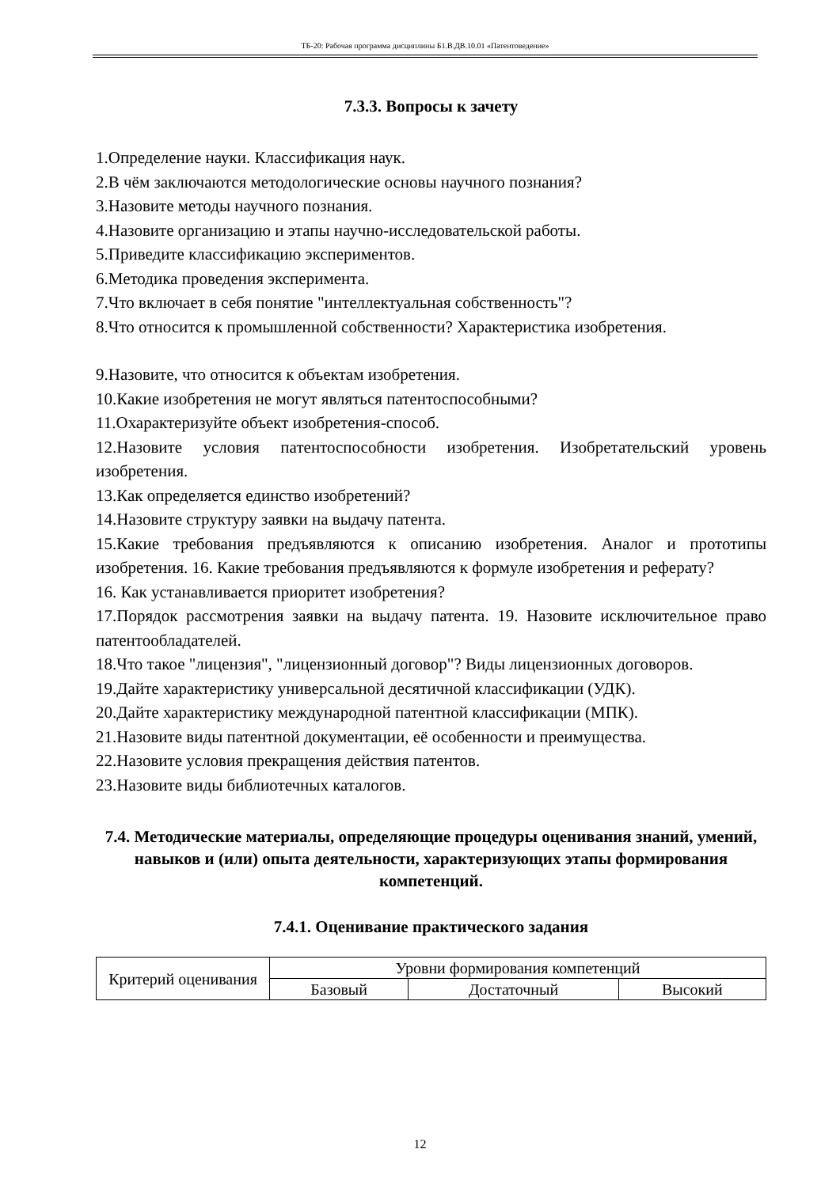ТБ-20: Рабочая программа дисциплины Б1.В.ДВ.10.01 «Патентоведение»
7.3.3. Вопросы к зачету
1.Определение науки. Классификация наук.
2.В чём заключаются методологические основы научного познания?
3.Назовите методы научного познания.
4.Назовите организацию и этапы научно-исследовательской работы.
5.Приведите классификацию экспериментов.
6.Методика проведения эксперимента.
7.Что включает в себя понятие "интеллектуальная собственность"?
8.Что относится к промышленной собственности? Характеристика изобретения.
9.Назовите, что относится к объектам изобретения.
10.Какие изобретения не могут являться патентоспособными?
11.Охарактеризуйте объект изобретения-способ.
12.Назовите условия патентоспособности изобретения. Изобретательский уровень изобретения.
13.Как определяется единство изобретений?
14.Назовите структуру заявки на выдачу патента.
15.Какие требования предъявляются к описанию изобретения. Аналог и прототипы изобретения. 16. Какие требования предъявляются к формуле изобретения и реферату?
16. Как устанавливается приоритет изобретения?
17.Порядок рассмотрения заявки на выдачу патента. 19. Назовите исключительное право патентообладателей.
18.Что такое "лицензия", "лицензионный договор"? Виды лицензионных договоров.
19.Дайте характеристику универсальной десятичной классификации (УДК).
20.Дайте характеристику международной патентной классификации (МПК).
21.Назовите виды патентной документации, её особенности и преимущества.
22.Назовите условия прекращения действия патентов.
23.Назовите виды библиотечных каталогов.
7.4. Методические материалы, определяющие процедуры оценивания знаний, умений, навыков и (или) опыта деятельности, характеризующих этапы формирования компетенций.
7.4.1. Оценивание практического задания
| Критерий оценивания | Уровни формирования компетенций | | |
| | Базовый | Достаточный | Высокий |
12